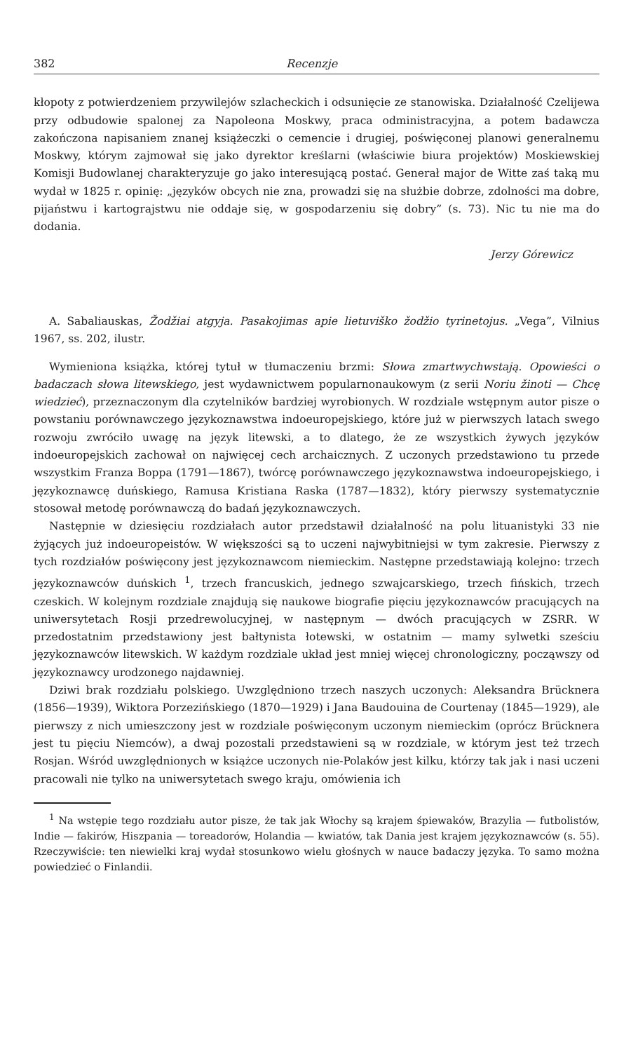382 Recenzje
kłopoty z potwierdzeniem przywilejów szlacheckich i odsunięcie ze stanowiska. Działalność Czelijewa przy odbudowie spalonej za Napoleona Moskwy, praca odministracyjna, a potem badawcza zakończona napisaniem znanej książeczki o cemencie i drugiej, poświęconej planowi generalnemu Moskwy, którym zajmował się jako dyrektor kreślarni (właściwie biura projektów) Moskiewskiej Komisji Budowlanej charakteryzuje go jako interesującą postać. Generał major de Witte zaś taką mu wydał w 1825 r. opinię: „języków obcych nie zna, prowadzi się na służbie dobrze, zdolności ma dobre, pijaństwu i kartograjstwu nie oddaje się, w gospodarzeniu się dobry” (s. 73). Nic tu nie ma do dodania.
Jerzy Górewicz
A. Sabaliauskas, Žodžiai atgyja. Pasakojimas apie lietuviško žodžio tyrinetojus. „Vega”, Vilnius 1967, ss. 202, ilustr.
Wymieniona książka, której tytuł w tłumaczeniu brzmi: Słowa zmartwychwstają. Opowieści o badaczach słowa litewskiego, jest wydawnictwem popularnonaukowym (z serii Noriu žinoti — Chcę wiedzieć), przeznaczonym dla czytelników bardziej wyrobionych. W rozdziale wstępnym autor pisze o powstaniu porównawczego językoznawstwa indoeuropejskiego, które już w pierwszych latach swego rozwoju zwróciło uwagę na język litewski, a to dlatego, że ze wszystkich żywych języków indoeuropejskich zachował on najwięcej cech archaicznych. Z uczonych przedstawiono tu przede wszystkim Franza Boppa (1791—1867), twórcę porównawczego językoznawstwa indoeuropejskiego, i językoznawcę duńskiego, Ramusa Kristiana Raska (1787—1832), który pierwszy systematycznie stosował metodę porównawczą do badań językoznawczych.
Następnie w dziesięciu rozdziałach autor przedstawił działalność na polu lituanistyki 33 nie żyjących już indoeuropeistów. W większości są to uczeni najwybitniejsi w tym zakresie. Pierwszy z tych rozdziałów poświęcony jest językoznawcom niemieckim. Następne przedstawiają kolejno: trzech językoznawców duńskich <sup>1</sup>, trzech francuskich, jednego szwajcarskiego, trzech fińskich, trzech czeskich. W kolejnym rozdziale znajdują się naukowe biografie pięciu językoznawców pracujących na uniwersytetach Rosji przedrewolucyjnej, w następnym — dwóch pracujących w ZSRR. W przedostatnim przedstawiony jest bałtynista łotewski, w ostatnim — mamy sylwetki sześciu językoznawców litewskich. W każdym rozdziale układ jest mniej więcej chronologiczny, począwszy od językoznawcy urodzonego najdawniej.
Dziwi brak rozdziału polskiego. Uwzględniono trzech naszych uczonych: Aleksandra Brücknera (1856—1939), Wiktora Porzezińskiego (1870—1929) i Jana Baudouina de Courtenay (1845—1929), ale pierwszy z nich umieszczony jest w rozdziale poświęconym uczonym niemieckim (oprócz Brücknera jest tu pięciu Niemców), a dwaj pozostali przedstawieni są w rozdziale, w którym jest też trzech Rosjan. Wśród uwzględnionych w książce uczonych nie-Polaków jest kilku, którzy tak jak i nasi uczeni pracowali nie tylko na uniwersytetach swego kraju, omówienia ich
<sup>1</sup> Na wstępie tego rozdziału autor pisze, że tak jak Włochy są krajem śpiewaków, Brazylia — futbolistów, Indie — fakirów, Hiszpania — toreadorów, Holandia — kwiatów, tak Dania jest krajem językoznawców (s. 55). Rzeczywiście: ten niewielki kraj wydał stosunkowo wielu głośnych w nauce badaczy języka. To samo można powiedzieć o Finlandii.